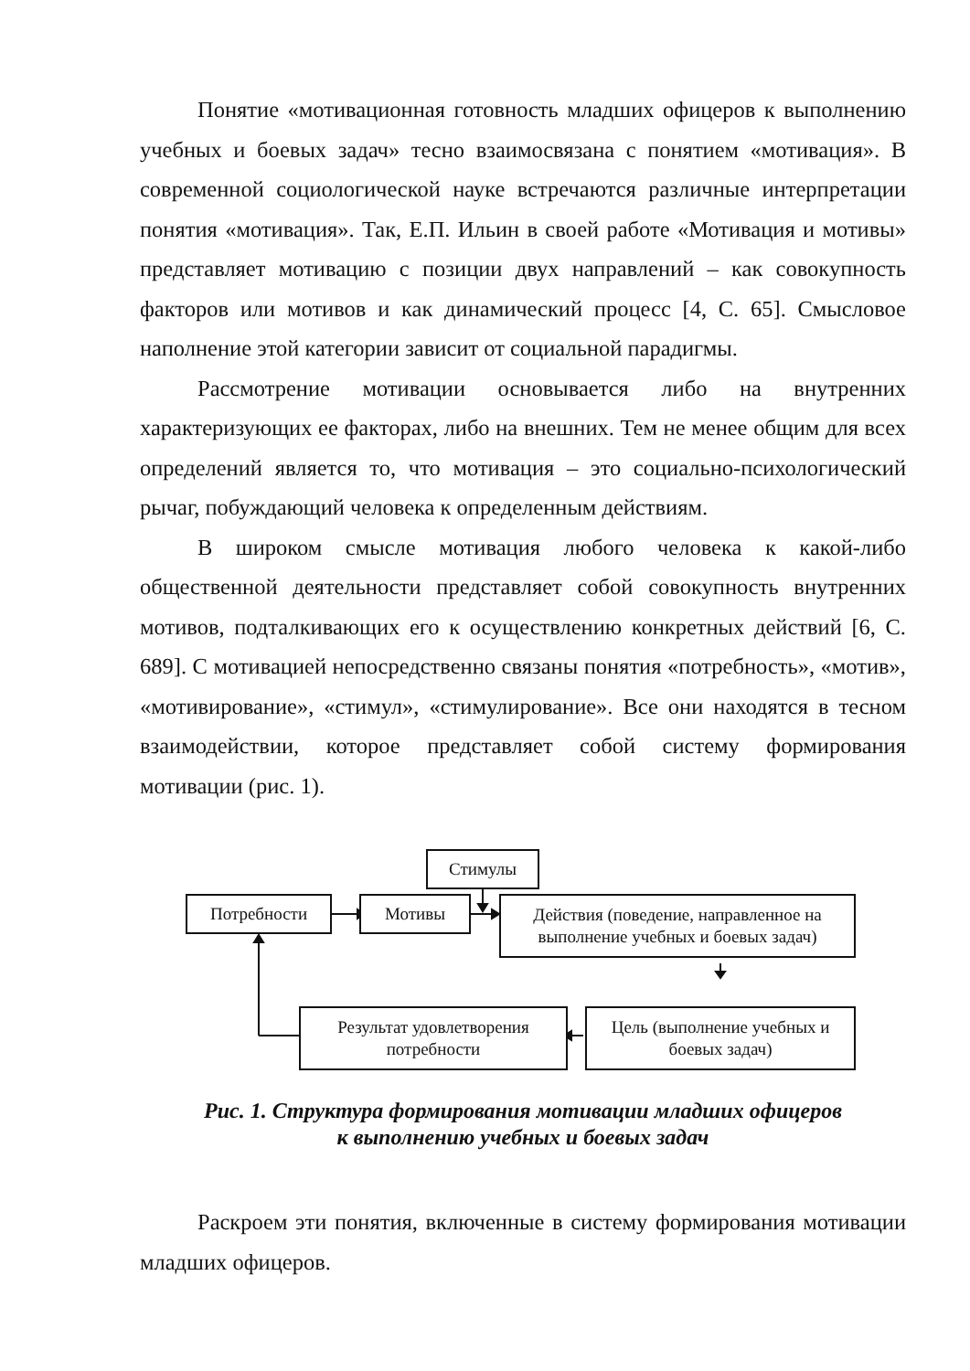Понятие «мотивационная готовность младших офицеров к выполнению учебных и боевых задач» тесно взаимосвязана с понятием «мотивация». В современной социологической науке встречаются различные интерпретации понятия «мотивация». Так, Е.П. Ильин в своей работе «Мотивация и мотивы» представляет мотивацию с позиции двух направлений – как совокупность факторов или мотивов и как динамический процесс [4, С. 65]. Смысловое наполнение этой категории зависит от социальной парадигмы.
Рассмотрение мотивации основывается либо на внутренних характеризующих ее факторах, либо на внешних. Тем не менее общим для всех определений является то, что мотивация – это социально-психологический рычаг, побуждающий человека к определенным действиям.
В широком смысле мотивация любого человека к какой-либо общественной деятельности представляет собой совокупность внутренних мотивов, подталкивающих его к осуществлению конкретных действий [6, С. 689]. С мотивацией непосредственно связаны понятия «потребность», «мотив», «мотивирование», «стимул», «стимулирование». Все они находятся в тесном взаимодействии, которое представляет собой систему формирования мотивации (рис. 1).
Стимулы
Потребности Мотивы
Действия (поведение, направленное на выполнение учебных и боевых задач)
Результат удовлетворения потребности
Цель (выполнение учебных и боевых задач)
Рис. 1. Структура формирования мотивации младших офицеров
к выполнению учебных и боевых задач
Раскроем эти понятия, включенные в систему формирования мотивации младших офицеров.